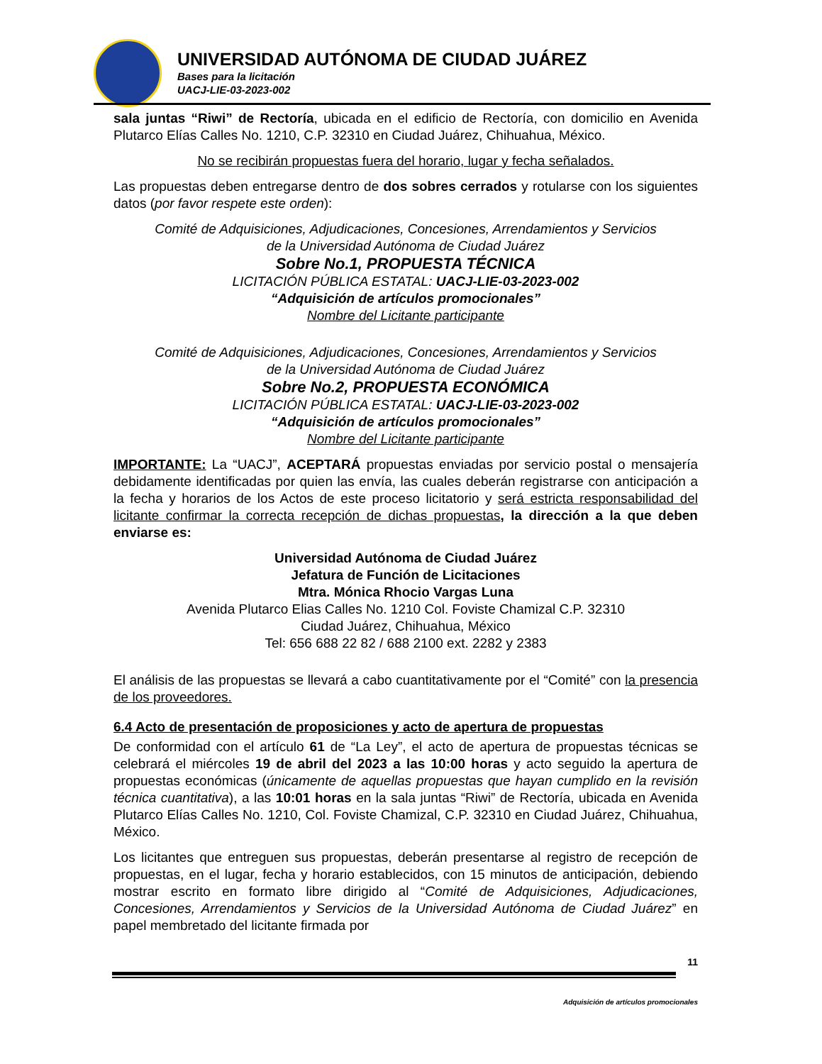UNIVERSIDAD AUTÓNOMA DE CIUDAD JUÁREZ
Bases para la licitación
UACJ-LIE-03-2023-002
sala juntas “Riwi” de Rectoría, ubicada en el edificio de Rectoría, con domicilio en Avenida Plutarco Elías Calles No. 1210, C.P. 32310 en Ciudad Juárez, Chihuahua, México.
No se recibirán propuestas fuera del horario, lugar y fecha señalados.
Las propuestas deben entregarse dentro de dos sobres cerrados y rotularse con los siguientes datos (por favor respete este orden):
Comité de Adquisiciones, Adjudicaciones, Concesiones, Arrendamientos y Servicios
de la Universidad Autónoma de Ciudad Juárez
Sobre No.1, PROPUESTA TÉCNICA
LICITACIÓN PÚBLICA ESTATAL: UACJ-LIE-03-2023-002
“Adquisición de artículos promocionales”
Nombre del Licitante participante
Comité de Adquisiciones, Adjudicaciones, Concesiones, Arrendamientos y Servicios
de la Universidad Autónoma de Ciudad Juárez
Sobre No.2, PROPUESTA ECONÓMICA
LICITACIÓN PÚBLICA ESTATAL: UACJ-LIE-03-2023-002
“Adquisición de artículos promocionales”
Nombre del Licitante participante
IMPORTANTE: La “UACJ”, ACEPTARÁ propuestas enviadas por servicio postal o mensajería debidamente identificadas por quien las envía, las cuales deberán registrarse con anticipación a la fecha y horarios de los Actos de este proceso licitatorio y será estricta responsabilidad del licitante confirmar la correcta recepción de dichas propuestas, la dirección a la que deben enviarse es:
Universidad Autónoma de Ciudad Juárez
Jefatura de Función de Licitaciones
Mtra. Mónica Rhocio Vargas Luna
Avenida Plutarco Elias Calles No. 1210 Col. Foviste Chamizal C.P. 32310
Ciudad Juárez, Chihuahua, México
Tel: 656 688 22 82 / 688 2100 ext. 2282 y 2383
El análisis de las propuestas se llevará a cabo cuantitativamente por el “Comité” con la presencia de los proveedores.
6.4 Acto de presentación de proposiciones y acto de apertura de propuestas
De conformidad con el artículo 61 de “La Ley”, el acto de apertura de propuestas técnicas se celebrará el miércoles 19 de abril del 2023 a las 10:00 horas y acto seguido la apertura de propuestas económicas (únicamente de aquellas propuestas que hayan cumplido en la revisión técnica cuantitativa), a las 10:01 horas en la sala juntas “Riwi” de Rectoría, ubicada en Avenida Plutarco Elías Calles No. 1210, Col. Foviste Chamizal, C.P. 32310 en Ciudad Juárez, Chihuahua, México.
Los licitantes que entreguen sus propuestas, deberán presentarse al registro de recepción de propuestas, en el lugar, fecha y horario establecidos, con 15 minutos de anticipación, debiendo mostrar escrito en formato libre dirigido al “Comité de Adquisiciones, Adjudicaciones, Concesiones, Arrendamientos y Servicios de la Universidad Autónoma de Ciudad Juárez” en papel membretado del licitante firmada por
11
Adquisición de artículos promocionales